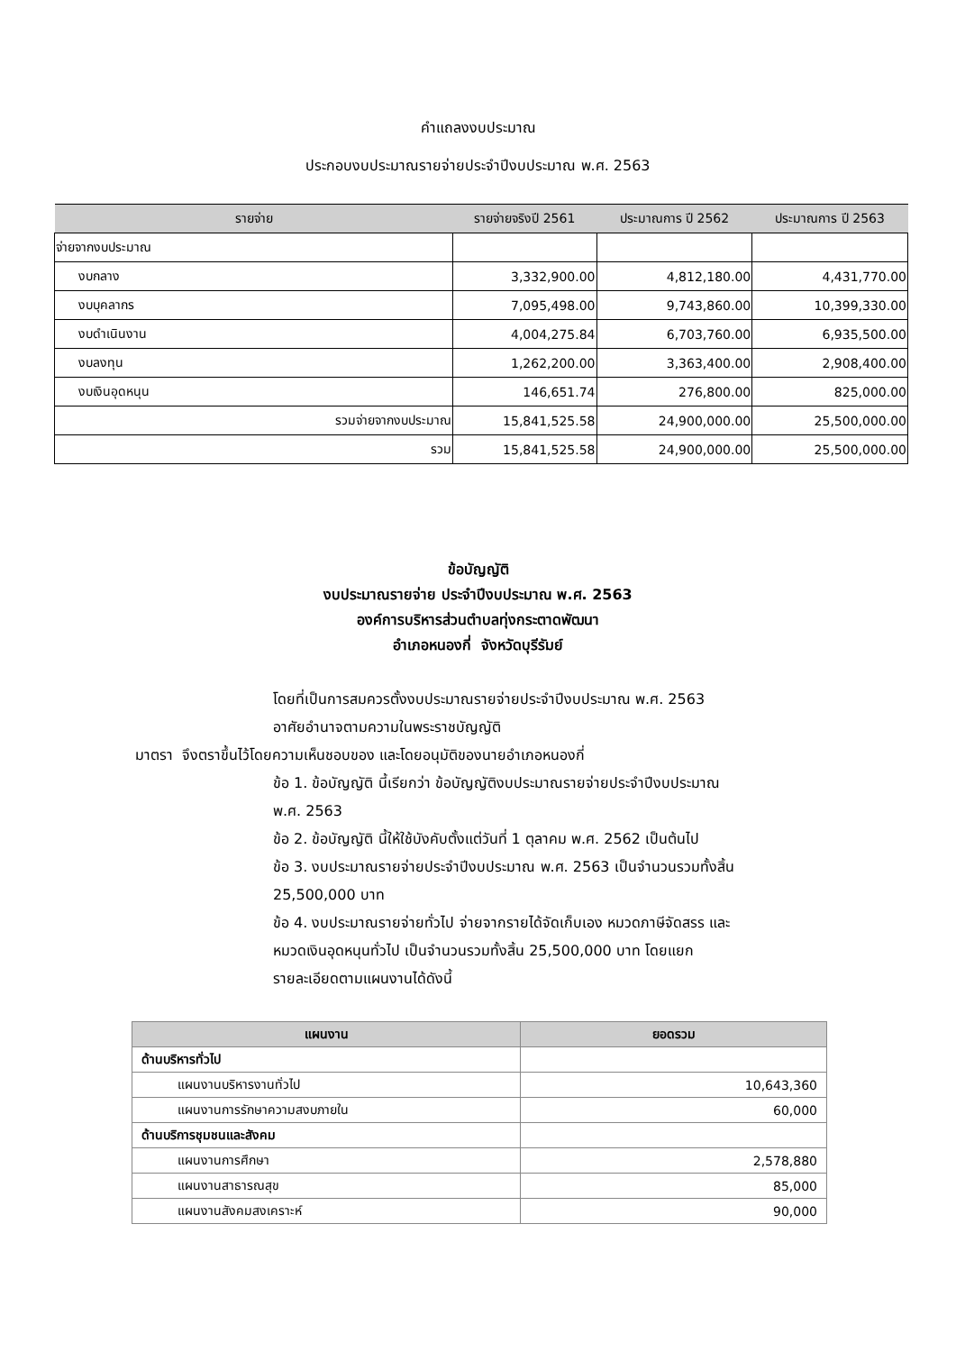คำแถลงงบประมาณ
ประกอบงบประมาณรายจ่ายประจำปีงบประมาณ พ.ศ. 2563
| รายจ่าย | รายจ่ายจริงปี 2561 | ประมาณการ ปี 2562 | ประมาณการ ปี 2563 |
| --- | --- | --- | --- |
| จ่ายจากงบประมาณ | | | |
| งบกลาง | 3,332,900.00 | 4,812,180.00 | 4,431,770.00 |
| งบบุคลากร | 7,095,498.00 | 9,743,860.00 | 10,399,330.00 |
| งบดำเนินงาน | 4,004,275.84 | 6,703,760.00 | 6,935,500.00 |
| งบลงทุน | 1,262,200.00 | 3,363,400.00 | 2,908,400.00 |
| งบเงินอุดหนุน | 146,651.74 | 276,800.00 | 825,000.00 |
| รวมจ่ายจากงบประมาณ | 15,841,525.58 | 24,900,000.00 | 25,500,000.00 |
| รวม | 15,841,525.58 | 24,900,000.00 | 25,500,000.00 |
ข้อบัญญัติ
งบประมาณรายจ่าย ประจำปีงบประมาณ พ.ศ. 2563
องค์การบริหารส่วนตำบลทุ่งกระตาดพัฒนา
อำเภอหนองกี่ จังหวัดบุรีรัมย์
โดยที่เป็นการสมควรตั้งงบประมาณรายจ่ายประจำปีงบประมาณ พ.ศ. 2563
อาศัยอำนาจตามความในพระราชบัญญัติ
มาตรา จึงตราขึ้นไว้โดยความเห็นชอบของ และโดยอนุมัติของนายอำเภอหนองกี่
ข้อ 1. ข้อบัญญัติ นี้เรียกว่า ข้อบัญญัติงบประมาณรายจ่ายประจำปีงบประมาณ
พ.ศ. 2563
ข้อ 2. ข้อบัญญัติ นี้ให้ใช้บังคับตั้งแต่วันที่ 1 ตุลาคม พ.ศ. 2562 เป็นต้นไป
ข้อ 3. งบประมาณรายจ่ายประจำปีงบประมาณ พ.ศ. 2563 เป็นจำนวนรวมทั้งสิ้น
25,500,000 บาท
ข้อ 4. งบประมาณรายจ่ายทั่วไป จ่ายจากรายได้จัดเก็บเอง หมวดภาษีจัดสรร และ
หมวดเงินอุดหนุนทั่วไป เป็นจำนวนรวมทั้งสิ้น 25,500,000 บาท โดยแยก
รายละเอียดตามแผนงานได้ดังนี้
| แผนงาน | ยอดรวม |
| --- | --- |
| ด้านบริหารทั่วไป | |
| แผนงานบริหารงานทั่วไป | 10,643,360 |
| แผนงานการรักษาความสงบภายใน | 60,000 |
| ด้านบริการชุมชนและสังคม | |
| แผนงานการศึกษา | 2,578,880 |
| แผนงานสาธารณสุข | 85,000 |
| แผนงานสังคมสงเคราะห์ | 90,000 |